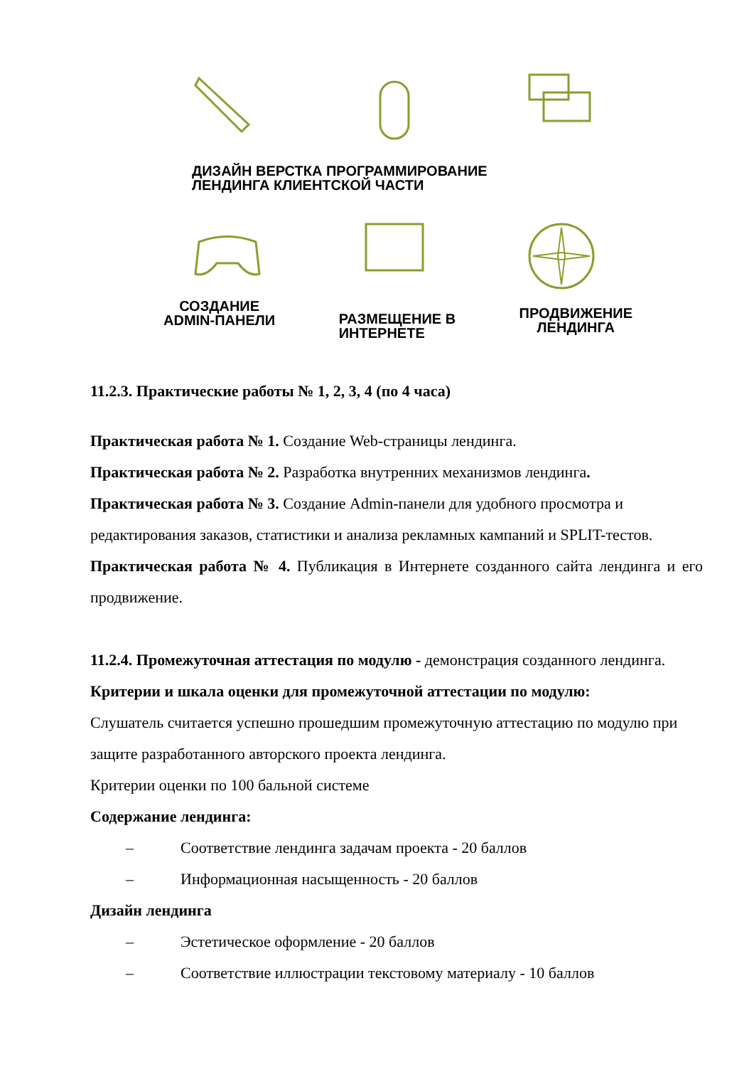ДИЗАЙН ВЕРСТКА ПРОГРАММИРОВАНИЕ
ЛЕНДИНГА КЛИЕНТСКОЙ ЧАСТИ
СОЗДАНИЕ
ADMIN-ПАНЕЛИ
РАЗМЕЩЕНИЕ В
ИНТЕРНЕТЕ
ПРОДВИЖЕНИЕ
ЛЕНДИНГА
11.2.3. Практические работы № 1, 2, 3, 4 (по 4 часа)
Практическая работа № 1. Создание Web-страницы лендинга.
Практическая работа № 2. Разработка внутренних механизмов лендинга.
Практическая работа № 3. Создание Admin-панели для удобного просмотра и редактирования заказов, статистики и анализа рекламных кампаний и SPLIT-тестов.
Практическая работа № 4. Публикация в Интернете созданного сайта лендинга и его продвижение.
11.2.4. Промежуточная аттестация по модулю - демонстрация созданного лендинга.
Критерии и шкала оценки для промежуточной аттестации по модулю:
Слушатель считается успешно прошедшим промежуточную аттестацию по модулю при защите разработанного авторского проекта лендинга.
Критерии оценки по 100 бальной системе
Содержание лендинга:
– Соответствие лендинга задачам проекта - 20 баллов
– Информационная насыщенность - 20 баллов
Дизайн лендинга
– Эстетическое оформление - 20 баллов
– Соответствие иллюстрации текстовому материалу - 10 баллов